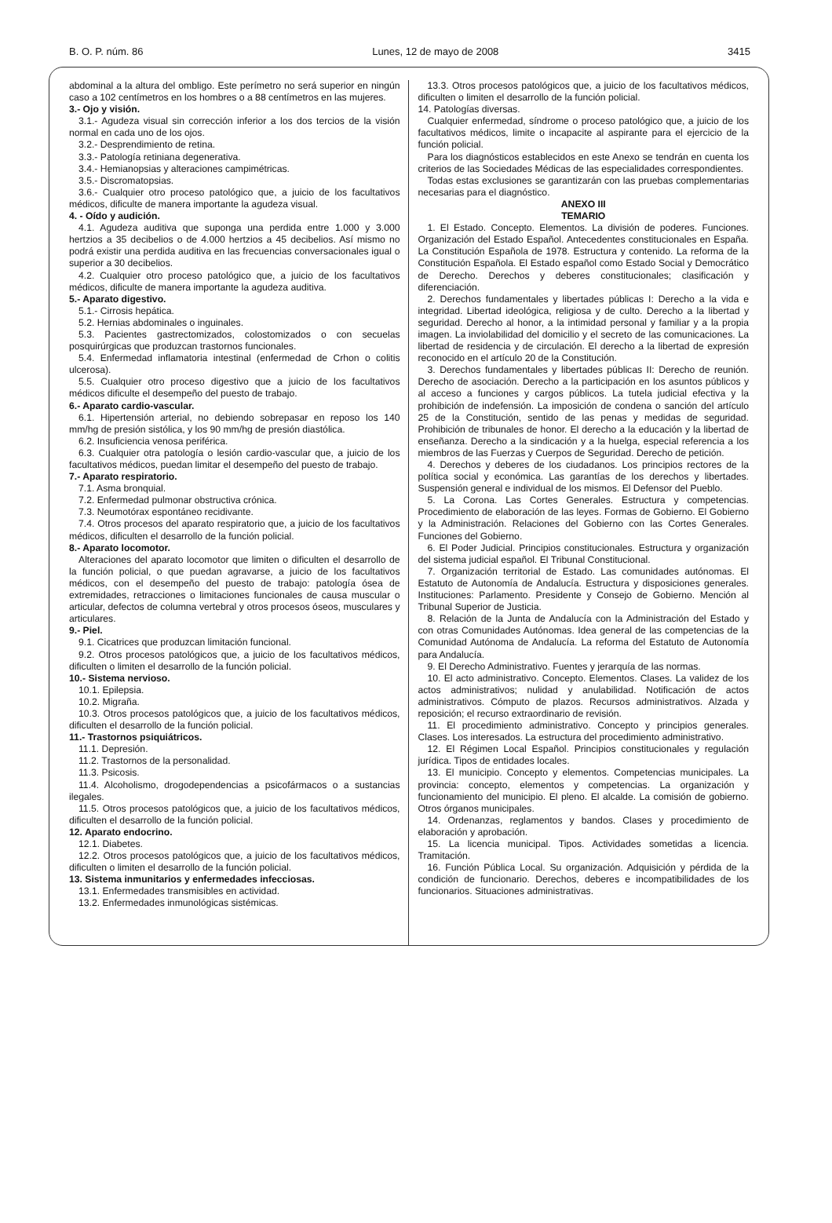B. O. P. núm. 86 Lunes, 12 de mayo de 2008 3415
abdominal a la altura del ombligo. Este perímetro no será superior en ningún caso a 102 centímetros en los hombres o a 88 centímetros en las mujeres.
3.- Ojo y visión.
3.1.- Agudeza visual sin corrección inferior a los dos tercios de la visión normal en cada uno de los ojos.
3.2.- Desprendimiento de retina.
3.3.- Patología retiniana degenerativa.
3.4.- Hemianopsias y alteraciones campimétricas.
3.5.- Discromatopsias.
3.6.- Cualquier otro proceso patológico que, a juicio de los facultativos médicos, dificulte de manera importante la agudeza visual.
4. - Oído y audición.
4.1. Agudeza auditiva que suponga una perdida entre 1.000 y 3.000 hertzios a 35 decibelios o de 4.000 hertzios a 45 decibelios. Así mismo no podrá existir una perdida auditiva en las frecuencias conversacionales igual o superior a 30 decibelios.
4.2. Cualquier otro proceso patológico que, a juicio de los facultativos médicos, dificulte de manera importante la agudeza auditiva.
5.- Aparato digestivo.
5.1.- Cirrosis hepática.
5.2. Hernias abdominales o inguinales.
5.3. Pacientes gastrectomizados, colostomizados o con secuelas posquirúrgicas que produzcan trastornos funcionales.
5.4. Enfermedad inflamatoria intestinal (enfermedad de Crhon o colitis ulcerosa).
5.5. Cualquier otro proceso digestivo que a juicio de los facultativos médicos dificulte el desempeño del puesto de trabajo.
6.- Aparato cardio-vascular.
6.1. Hipertensión arterial, no debiendo sobrepasar en reposo los 140 mm/hg de presión sistólica, y los 90 mm/hg de presión diastólica.
6.2. Insuficiencia venosa periférica.
6.3. Cualquier otra patología o lesión cardio-vascular que, a juicio de los facultativos médicos, puedan limitar el desempeño del puesto de trabajo.
7.- Aparato respiratorio.
7.1. Asma bronquial.
7.2. Enfermedad pulmonar obstructiva crónica.
7.3. Neumotórax espontáneo recidivante.
7.4. Otros procesos del aparato respiratorio que, a juicio de los facultativos médicos, dificulten el desarrollo de la función policial.
8.- Aparato locomotor.
Alteraciones del aparato locomotor que limiten o dificulten el desarrollo de la función policial, o que puedan agravarse, a juicio de los facultativos médicos, con el desempeño del puesto de trabajo: patología ósea de extremidades, retracciones o limitaciones funcionales de causa muscular o articular, defectos de columna vertebral y otros procesos óseos, musculares y articulares.
9.- Piel.
9.1. Cicatrices que produzcan limitación funcional.
9.2. Otros procesos patológicos que, a juicio de los facultativos médicos, dificulten o limiten el desarrollo de la función policial.
10.- Sistema nervioso.
10.1. Epilepsia.
10.2. Migraña.
10.3. Otros procesos patológicos que, a juicio de los facultativos médicos, dificulten el desarrollo de la función policial.
11.- Trastornos psiquiátricos.
11.1. Depresión.
11.2. Trastornos de la personalidad.
11.3. Psicosis.
11.4. Alcoholismo, drogodependencias a psicofármacos o a sustancias ilegales.
11.5. Otros procesos patológicos que, a juicio de los facultativos médicos, dificulten el desarrollo de la función policial.
12. Aparato endocrino.
12.1. Diabetes.
12.2. Otros procesos patológicos que, a juicio de los facultativos médicos, dificulten o limiten el desarrollo de la función policial.
13. Sistema inmunitarios y enfermedades infecciosas.
13.1. Enfermedades transmisibles en actividad.
13.2. Enfermedades inmunológicas sistémicas.
13.3. Otros procesos patológicos que, a juicio de los facultativos médicos, dificulten o limiten el desarrollo de la función policial.
14. Patologías diversas.
Cualquier enfermedad, síndrome o proceso patológico que, a juicio de los facultativos médicos, limite o incapacite al aspirante para el ejercicio de la función policial.
Para los diagnósticos establecidos en este Anexo se tendrán en cuenta los criterios de las Sociedades Médicas de las especialidades correspondientes.
Todas estas exclusiones se garantizarán con las pruebas complementarias necesarias para el diagnóstico.
ANEXO III
TEMARIO
1. El Estado. Concepto. Elementos. La división de poderes. Funciones. Organización del Estado Español. Antecedentes constitucionales en España. La Constitución Española de 1978. Estructura y contenido. La reforma de la Constitución Española. El Estado español como Estado Social y Democrático de Derecho. Derechos y deberes constitucionales; clasificación y diferenciación.
2. Derechos fundamentales y libertades públicas I: Derecho a la vida e integridad. Libertad ideológica, religiosa y de culto. Derecho a la libertad y seguridad. Derecho al honor, a la intimidad personal y familiar y a la propia imagen. La inviolabilidad del domicilio y el secreto de las comunicaciones. La libertad de residencia y de circulación. El derecho a la libertad de expresión reconocido en el artículo 20 de la Constitución.
3. Derechos fundamentales y libertades públicas II: Derecho de reunión. Derecho de asociación. Derecho a la participación en los asuntos públicos y al acceso a funciones y cargos públicos. La tutela judicial efectiva y la prohibición de indefensión. La imposición de condena o sanción del artículo 25 de la Constitución, sentido de las penas y medidas de seguridad. Prohibición de tribunales de honor. El derecho a la educación y la libertad de enseñanza. Derecho a la sindicación y a la huelga, especial referencia a los miembros de las Fuerzas y Cuerpos de Seguridad. Derecho de petición.
4. Derechos y deberes de los ciudadanos. Los principios rectores de la política social y económica. Las garantías de los derechos y libertades. Suspensión general e individual de los mismos. El Defensor del Pueblo.
5. La Corona. Las Cortes Generales. Estructura y competencias. Procedimiento de elaboración de las leyes. Formas de Gobierno. El Gobierno y la Administración. Relaciones del Gobierno con las Cortes Generales. Funciones del Gobierno.
6. El Poder Judicial. Principios constitucionales. Estructura y organización del sistema judicial español. El Tribunal Constitucional.
7. Organización territorial de Estado. Las comunidades autónomas. El Estatuto de Autonomía de Andalucía. Estructura y disposiciones generales. Instituciones: Parlamento. Presidente y Consejo de Gobierno. Mención al Tribunal Superior de Justicia.
8. Relación de la Junta de Andalucía con la Administración del Estado y con otras Comunidades Autónomas. Idea general de las competencias de la Comunidad Autónoma de Andalucía. La reforma del Estatuto de Autonomía para Andalucía.
9. El Derecho Administrativo. Fuentes y jerarquía de las normas.
10. El acto administrativo. Concepto. Elementos. Clases. La validez de los actos administrativos; nulidad y anulabilidad. Notificación de actos administrativos. Cómputo de plazos. Recursos administrativos. Alzada y reposición; el recurso extraordinario de revisión.
11. El procedimiento administrativo. Concepto y principios generales. Clases. Los interesados. La estructura del procedimiento administrativo.
12. El Régimen Local Español. Principios constitucionales y regulación jurídica. Tipos de entidades locales.
13. El municipio. Concepto y elementos. Competencias municipales. La provincia: concepto, elementos y competencias. La organización y funcionamiento del municipio. El pleno. El alcalde. La comisión de gobierno. Otros órganos municipales.
14. Ordenanzas, reglamentos y bandos. Clases y procedimiento de elaboración y aprobación.
15. La licencia municipal. Tipos. Actividades sometidas a licencia. Tramitación.
16. Función Pública Local. Su organización. Adquisición y pérdida de la condición de funcionario. Derechos, deberes e incompatibilidades de los funcionarios. Situaciones administrativas.